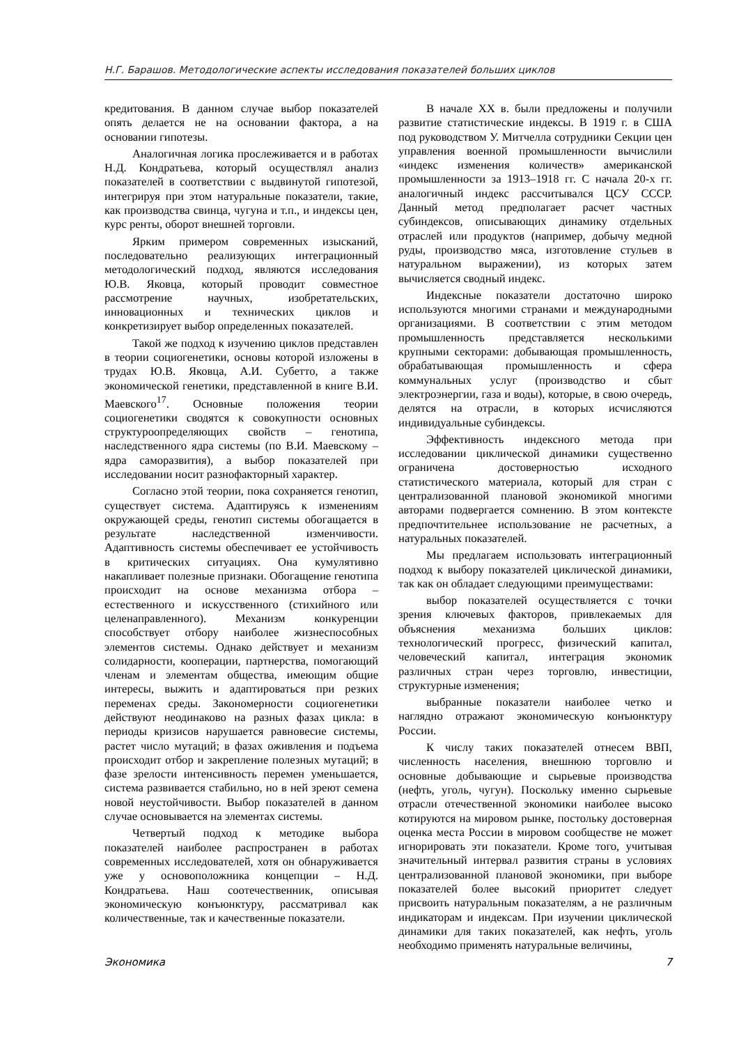Н.Г. Барашов. Методологические аспекты исследования показателей больших циклов
кредитования. В данном случае выбор показателей опять делается не на основании фактора, а на основании гипотезы.
Аналогичная логика прослеживается и в работах Н.Д. Кондратьева, который осуществлял анализ показателей в соответствии с выдвинутой гипотезой, интегрируя при этом натуральные показатели, такие, как производства свинца, чугуна и т.п., и индексы цен, курс ренты, оборот внешней торговли.
Ярким примером современных изысканий, последовательно реализующих интеграционный методологический подход, являются исследования Ю.В. Яковца, который проводит совместное рассмотрение научных, изобретательских, инновационных и технических циклов и конкретизирует выбор определенных показателей.
Такой же подход к изучению циклов представлен в теории социогенетики, основы которой изложены в трудах Ю.В. Яковца, А.И. Субетто, а также экономической генетики, представленной в книге В.И. Маевского<sup>17</sup>. Основные положения теории социогенетики сводятся к совокупности основных структуроопределяющих свойств – генотипа, наследственного ядра системы (по В.И. Маевскому – ядра саморазвития), а выбор показателей при исследовании носит разнофакторный характер.
Согласно этой теории, пока сохраняется генотип, существует система. Адаптируясь к изменениям окружающей среды, генотип системы обогащается в результате наследственной изменчивости. Адаптивность системы обеспечивает ее устойчивость в критических ситуациях. Она кумулятивно накапливает полезные признаки. Обогащение генотипа происходит на основе механизма отбора – естественного и искусственного (стихийного или целенаправленного). Механизм конкуренции способствует отбору наиболее жизнеспособных элементов системы. Однако действует и механизм солидарности, кооперации, партнерства, помогающий членам и элементам общества, имеющим общие интересы, выжить и адаптироваться при резких переменах среды. Закономерности социогенетики действуют неодинаково на разных фазах цикла: в периоды кризисов нарушается равновесие системы, растет число мутаций; в фазах оживления и подъема происходит отбор и закрепление полезных мутаций; в фазе зрелости интенсивность перемен уменьшается, система развивается стабильно, но в ней зреют семена новой неустойчивости. Выбор показателей в данном случае основывается на элементах системы.
Четвертый подход к методике выбора показателей наиболее распространен в работах современных исследователей, хотя он обнаруживается уже у основоположника концепции – Н.Д. Кондратьева. Наш соотечественник, описывая экономическую конъюнктуру, рассматривал как количественные, так и качественные показатели.
В начале XX в. были предложены и получили развитие статистические индексы. В 1919 г. в США под руководством У. Митчелла сотрудники Секции цен управления военной промышленности вычислили «индекс изменения количеств» американской промышленности за 1913–1918 гг. С начала 20-х гг. аналогичный индекс рассчитывался ЦСУ СССР. Данный метод предполагает расчет частных субиндексов, описывающих динамику отдельных отраслей или продуктов (например, добычу медной руды, производство мяса, изготовление стульев в натуральном выражении), из которых затем вычисляется сводный индекс.
Индексные показатели достаточно широко используются многими странами и международными организациями. В соответствии с этим методом промышленность представляется несколькими крупными секторами: добывающая промышленность, обрабатывающая промышленность и сфера коммунальных услуг (производство и сбыт электроэнергии, газа и воды), которые, в свою очередь, делятся на отрасли, в которых исчисляются индивидуальные субиндексы.
Эффективность индексного метода при исследовании циклической динамики существенно ограничена достоверностью исходного статистического материала, который для стран с централизованной плановой экономикой многими авторами подвергается сомнению. В этом контексте предпочтительнее использование не расчетных, а натуральных показателей.
Мы предлагаем использовать интеграционный подход к выбору показателей циклической динамики, так как он обладает следующими преимуществами:
выбор показателей осуществляется с точки зрения ключевых факторов, привлекаемых для объяснения механизма больших циклов: технологический прогресс, физический капитал, человеческий капитал, интеграция экономик различных стран через торговлю, инвестиции, структурные изменения;
выбранные показатели наиболее четко и наглядно отражают экономическую конъюнктуру России.
К числу таких показателей отнесем ВВП, численность населения, внешнюю торговлю и основные добывающие и сырьевые производства (нефть, уголь, чугун). Поскольку именно сырьевые отрасли отечественной экономики наиболее высоко котируются на мировом рынке, постольку достоверная оценка места России в мировом сообществе не может игнорировать эти показатели. Кроме того, учитывая значительный интервал развития страны в условиях централизованной плановой экономики, при выборе показателей более высокий приоритет следует присвоить натуральным показателям, а не различным индикаторам и индексам. При изучении циклической динамики для таких показателей, как нефть, уголь необходимо применять натуральные величины,
Экономика 7